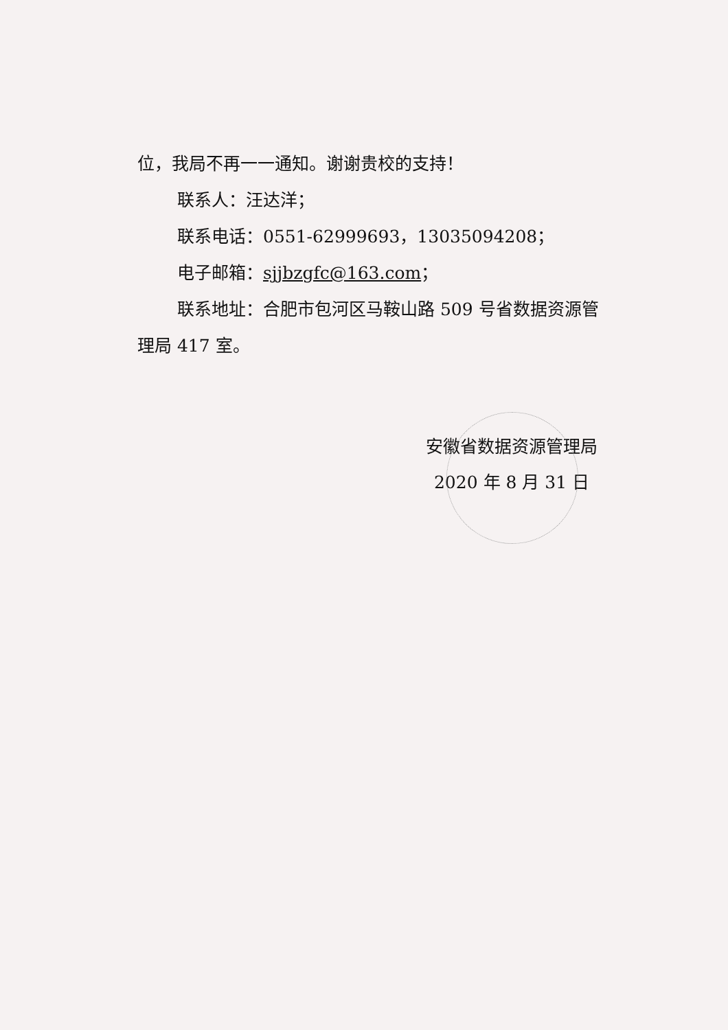位，我局不再一一通知。谢谢贵校的支持！
联系人：汪达洋；
联系电话：0551-62999693，13035094208；
电子邮箱：sjjbzgfc@163.com；
联系地址：合肥市包河区马鞍山路 509 号省数据资源管
理局 417 室。
安徽省数据资源管理局
2020 年 8 月 31 日